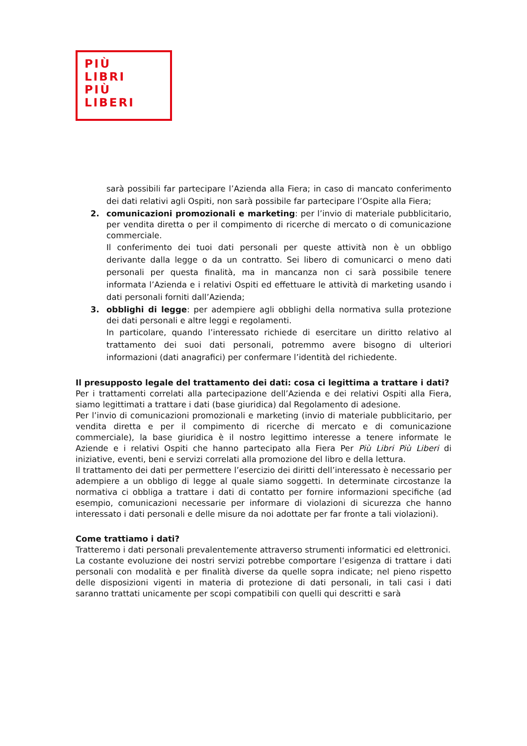PIÙ
LIBRI
PIÙ
LIBERI
sarà possibili far partecipare l’Azienda alla Fiera; in caso di mancato conferimento dei dati relativi agli Ospiti, non sarà possibile far partecipare l’Ospite alla Fiera;
2. comunicazioni promozionali e marketing: per l’invio di materiale pubblicitario, per vendita diretta o per il compimento di ricerche di mercato o di comunicazione commerciale.
Il conferimento dei tuoi dati personali per queste attività non è un obbligo derivante dalla legge o da un contratto. Sei libero di comunicarci o meno dati personali per questa finalità, ma in mancanza non ci sarà possibile tenere informata l’Azienda e i relativi Ospiti ed effettuare le attività di marketing usando i dati personali forniti dall’Azienda;
3. obblighi di legge: per adempiere agli obblighi della normativa sulla protezione dei dati personali e altre leggi e regolamenti.
In particolare, quando l’interessato richiede di esercitare un diritto relativo al trattamento dei suoi dati personali, potremmo avere bisogno di ulteriori informazioni (dati anagrafici) per confermare l’identità del richiedente.
Il presupposto legale del trattamento dei dati: cosa ci legittima a trattare i dati?
Per i trattamenti correlati alla partecipazione dell’Azienda e dei relativi Ospiti alla Fiera, siamo legittimati a trattare i dati (base giuridica) dal Regolamento di adesione.
Per l’invio di comunicazioni promozionali e marketing (invio di materiale pubblicitario, per vendita diretta e per il compimento di ricerche di mercato e di comunicazione commerciale), la base giuridica è il nostro legittimo interesse a tenere informate le Aziende e i relativi Ospiti che hanno partecipato alla Fiera Per Più Libri Più Liberi di iniziative, eventi, beni e servizi correlati alla promozione del libro e della lettura.
Il trattamento dei dati per permettere l’esercizio dei diritti dell’interessato è necessario per adempiere a un obbligo di legge al quale siamo soggetti. In determinate circostanze la normativa ci obbliga a trattare i dati di contatto per fornire informazioni specifiche (ad esempio, comunicazioni necessarie per informare di violazioni di sicurezza che hanno interessato i dati personali e delle misure da noi adottate per far fronte a tali violazioni).
Come trattiamo i dati?
Tratteremo i dati personali prevalentemente attraverso strumenti informatici ed elettronici.
La costante evoluzione dei nostri servizi potrebbe comportare l’esigenza di trattare i dati personali con modalità e per finalità diverse da quelle sopra indicate; nel pieno rispetto delle disposizioni vigenti in materia di protezione di dati personali, in tali casi i dati saranno trattati unicamente per scopi compatibili con quelli qui descritti e sarà